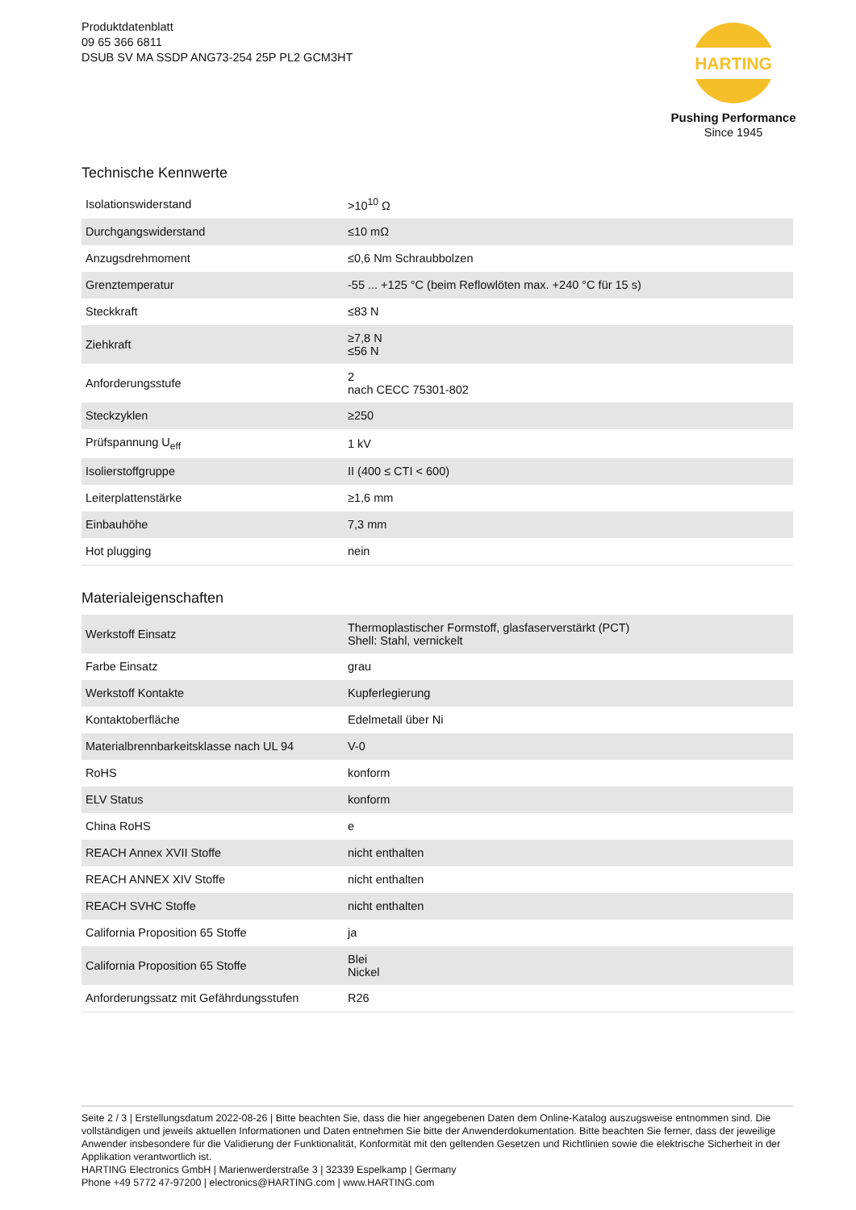Produktdatenblatt
09 65 366 6811
DSUB SV MA SSDP ANG73-254 25P PL2 GCM3HT
HARTING
Pushing Performance
Since 1945
Technische Kennwerte
| Isolationswiderstand | >10<sup>10</sup> Ω |
| Durchgangswiderstand | ≤10 mΩ |
| Anzugsdrehmoment | ≤0,6 Nm Schraubbolzen |
| Grenztemperatur | -55 ... +125 °C (beim Reflowlöten max. +240 °C für 15 s) |
| Steckkraft | ≤83 N |
| Ziehkraft | ≥7,8 N ≤56 N |
| Anforderungsstufe | 2 nach CECC 75301-802 |
| Steckzyklen | ≥250 |
| Prüfspannung U<sub>eff</sub> | 1 kV |
| Isolierstoffgruppe | II (400 ≤ CTI < 600) |
| Leiterplattenstärke | ≥1,6 mm |
| Einbauhöhe | 7,3 mm |
| Hot plugging | nein |
Materialeigenschaften
| Werkstoff Einsatz | Thermoplastischer Formstoff, glasfaserverstärkt (PCT) Shell: Stahl, vernickelt |
| Farbe Einsatz | grau |
| Werkstoff Kontakte | Kupferlegierung |
| Kontaktoberfläche | Edelmetall über Ni |
| Materialbrennbarkeitsklasse nach UL 94 | V-0 |
| RoHS | konform |
| ELV Status | konform |
| China RoHS | e |
| REACH Annex XVII Stoffe | nicht enthalten |
| REACH ANNEX XIV Stoffe | nicht enthalten |
| REACH SVHC Stoffe | nicht enthalten |
| California Proposition 65 Stoffe | ja |
| California Proposition 65 Stoffe | Blei Nickel |
| Anforderungssatz mit Gefährdungsstufen | R26 |
Seite 2 / 3 | Erstellungsdatum 2022-08-26 | Bitte beachten Sie, dass die hier angegebenen Daten dem Online-Katalog auszugsweise entnommen sind. Die vollständigen und jeweils aktuellen Informationen und Daten entnehmen Sie bitte der Anwenderdokumentation. Bitte beachten Sie ferner, dass der jeweilige Anwender insbesondere für die Validierung der Funktionalität, Konformität mit den geltenden Gesetzen und Richtlinien sowie die elektrische Sicherheit in der Applikation verantwortlich ist.
HARTING Electronics GmbH | Marienwerderstraße 3 | 32339 Espelkamp | Germany
Phone +49 5772 47-97200 | electronics@HARTING.com | www.HARTING.com